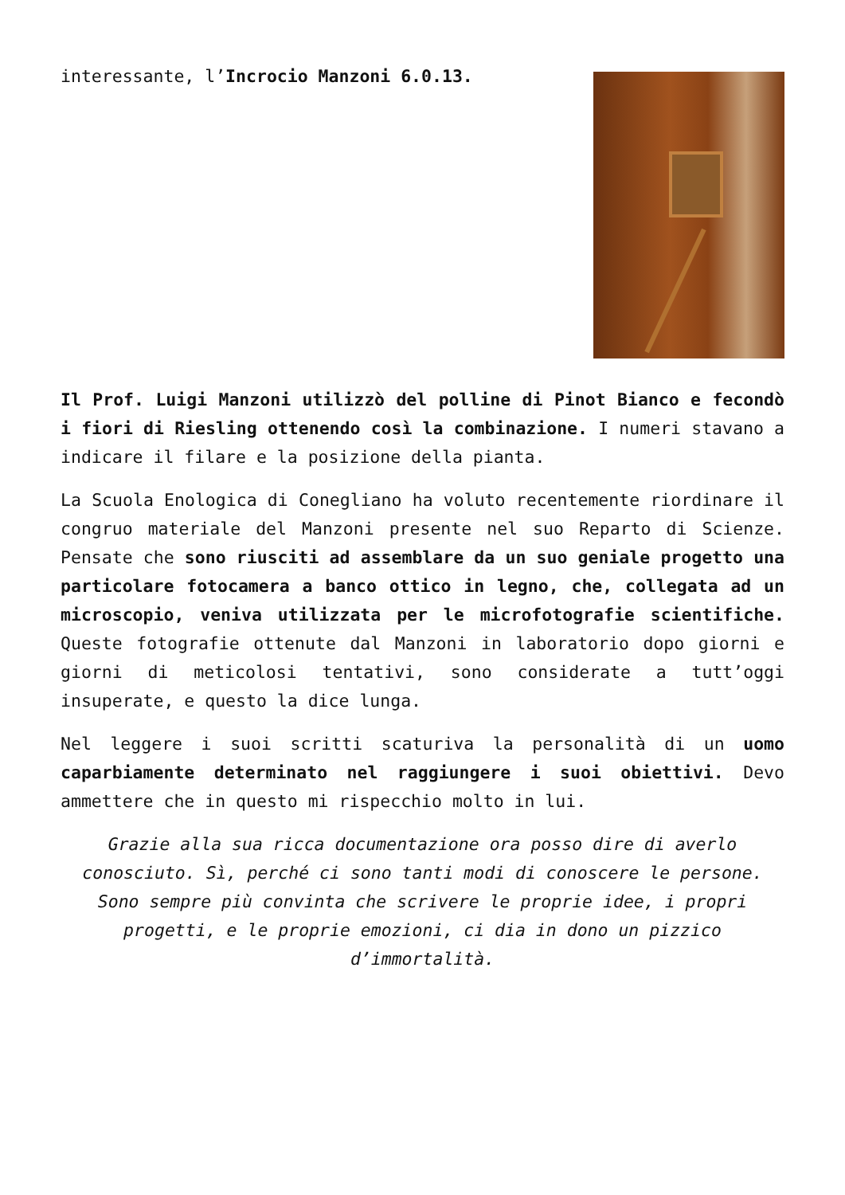interessante, l’Incrocio Manzoni 6.0.13.
Il Prof. Luigi Manzoni utilizzò del polline di Pinot Bianco e fecondò i fiori di Riesling ottenendo così la combinazione. I numeri stavano a indicare il filare e la posizione della pianta.
La Scuola Enologica di Conegliano ha voluto recentemente riordinare il congruo materiale del Manzoni presente nel suo Reparto di Scienze. Pensate che sono riusciti ad assemblare da un suo geniale progetto una particolare fotocamera a banco ottico in legno, che, collegata ad un microscopio, veniva utilizzata per le microfotografie scientifiche. Queste fotografie ottenute dal Manzoni in laboratorio dopo giorni e giorni di meticolosi tentativi, sono considerate a tutt’oggi insuperate, e questo la dice lunga.
Nel leggere i suoi scritti scaturiva la personalità di un uomo caparbiamente determinato nel raggiungere i suoi obiettivi. Devo ammettere che in questo mi rispecchio molto in lui.
Grazie alla sua ricca documentazione ora posso dire di averlo conosciuto. Sì, perché ci sono tanti modi di conoscere le persone. Sono sempre più convinta che scrivere le proprie idee, i propri progetti, e le proprie emozioni, ci dia in dono un pizzico d’immortalità.